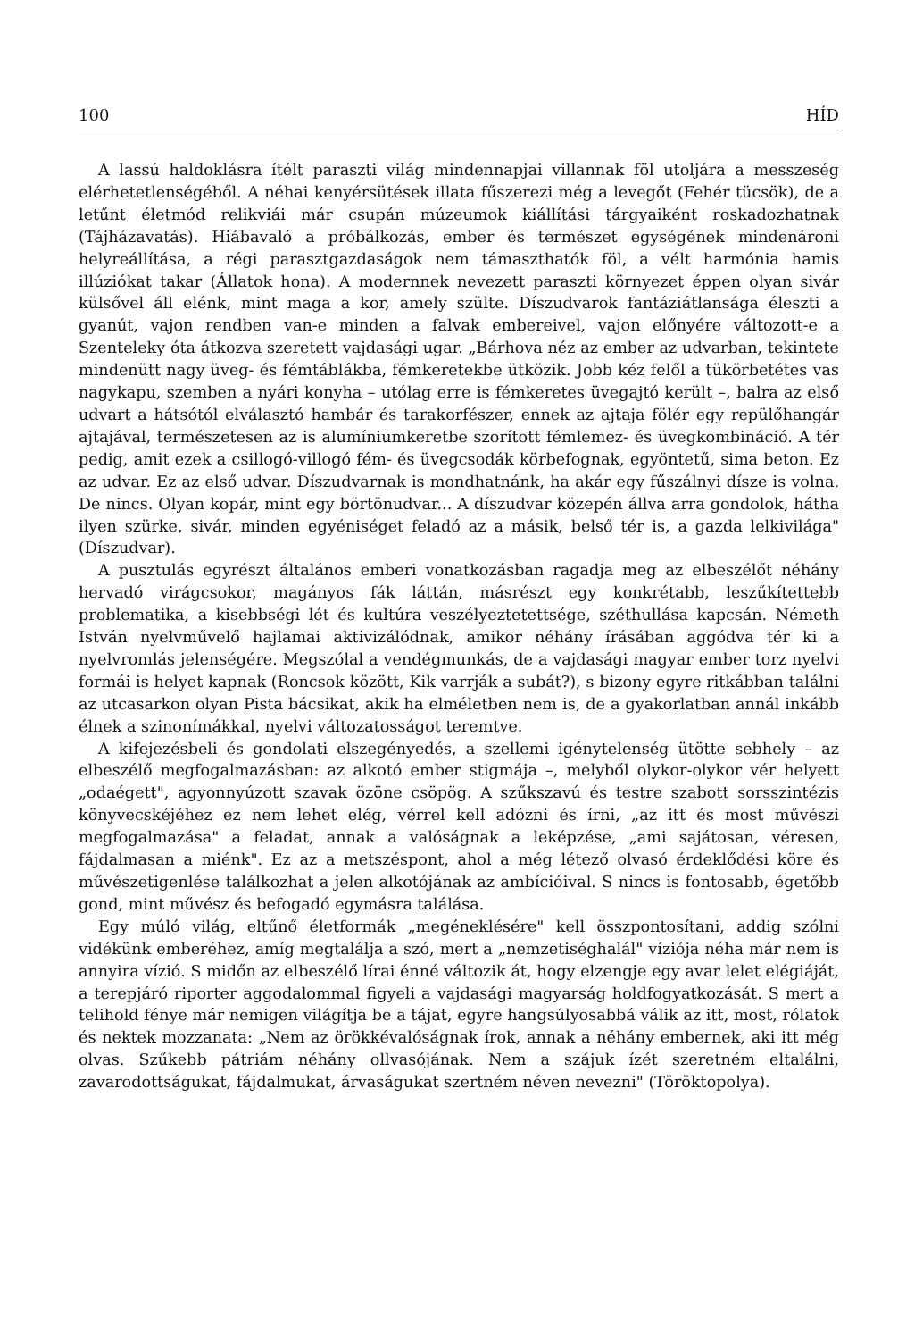100 HÍD
A lassú haldoklásra ítélt paraszti világ mindennapjai villannak föl utoljára a messzeség elérhetetlenségéből. A néhai kenyérsütések illata fűszerezi még a levegőt (Fehér tücsök), de a letűnt életmód relikviái már csupán múzeumok kiállítási tárgyaiként roskadozhatnak (Tájházavatás). Hiábavaló a próbálkozás, ember és természet egységének mindenároni helyreállítása, a régi parasztgazdaságok nem támaszthatók föl, a vélt harmónia hamis illúziókat takar (Állatok hona). A modernnek nevezett paraszti környezet éppen olyan sivár külsővel áll elénk, mint maga a kor, amely szülte. Díszudvarok fantáziátlansága éleszti a gyanút, vajon rendben van-e minden a falvak embereivel, vajon előnyére változott-e a Szenteleky óta átkozva szeretett vajdasági ugar. „Bárhova néz az ember az udvarban, tekintete mindenütt nagy üveg- és fémtáblákba, fémkeretekbe ütközik. Jobb kéz felől a tükörbetétes vas nagykapu, szemben a nyári konyha – utólag erre is fémkeretes üvegajtó került –, balra az első udvart a hátsótól elválasztó hambár és tarakorfészer, ennek az ajtaja fölér egy repülőhangár ajtajával, természetesen az is alumíniumkeretbe szorított fémlemez- és üvegkombináció. A tér pedig, amit ezek a csillogó-villogó fém- és üvegcsodák körbefognak, egyöntetű, sima beton. Ez az udvar. Ez az első udvar. Díszudvarnak is mondhatnánk, ha akár egy fűszálnyi dísze is volna. De nincs. Olyan kopár, mint egy börtönudvar... A díszudvar közepén állva arra gondolok, hátha ilyen szürke, sivár, minden egyéniséget feladó az a másik, belső tér is, a gazda lelkivilága" (Díszudvar).
A pusztulás egyrészt általános emberi vonatkozásban ragadja meg az elbeszélőt néhány hervadó virágcsokor, magányos fák láttán, másrészt egy konkrétabb, leszűkítettebb problematika, a kisebbségi lét és kultúra veszélyeztetettsége, széthullása kapcsán. Németh István nyelvművelő hajlamai aktivizálódnak, amikor néhány írásában aggódva tér ki a nyelvromlás jelenségére. Megszólal a vendégmunkás, de a vajdasági magyar ember torz nyelvi formái is helyet kapnak (Roncsok között, Kik varrják a subát?), s bizony egyre ritkábban találni az utcasarkon olyan Pista bácsikat, akik ha elméletben nem is, de a gyakorlatban annál inkább élnek a szinonímákkal, nyelvi változatosságot teremtve.
A kifejezésbeli és gondolati elszegényedés, a szellemi igénytelenség ütötte sebhely – az elbeszélő megfogalmazásban: az alkotó ember stigmája –, melyből olykor-olykor vér helyett „odaégett", agyonnyúzott szavak özöne csöpög. A szűkszavú és testre szabott sorsszintézis könyvecskéjéhez ez nem lehet elég, vérrel kell adózni és írni, „az itt és most művészi megfogalmazása" a feladat, annak a valóságnak a leképzése, „ami sajátosan, véresen, fájdalmasan a miénk". Ez az a metszéspont, ahol a még létező olvasó érdeklődési köre és művészetigenlése találkozhat a jelen alkotójának az ambícióival. S nincs is fontosabb, égetőbb gond, mint művész és befogadó egymásra találása.
Egy múló világ, eltűnő életformák „megéneklésére" kell összpontosítani, addig szólni vidékünk emberéhez, amíg megtalálja a szó, mert a „nemzetiséghalál" víziója néha már nem is annyira vízió. S midőn az elbeszélő lírai énné változik át, hogy elzengje egy avar lelet elégiáját, a terepjáró riporter aggodalommal figyeli a vajdasági magyarság holdfogyatkozását. S mert a telihold fénye már nemigen világítja be a tájat, egyre hangsúlyosabbá válik az itt, most, rólatok és nektek mozzanata: „Nem az örökkévalóságnak írok, annak a néhány embernek, aki itt még olvas. Szűkebb pátriám néhány ollvasójának. Nem a szájuk ízét szeretném eltalálni, zavarodottságukat, fájdalmukat, árvaságukat szertném néven nevezni" (Töröktopolya).